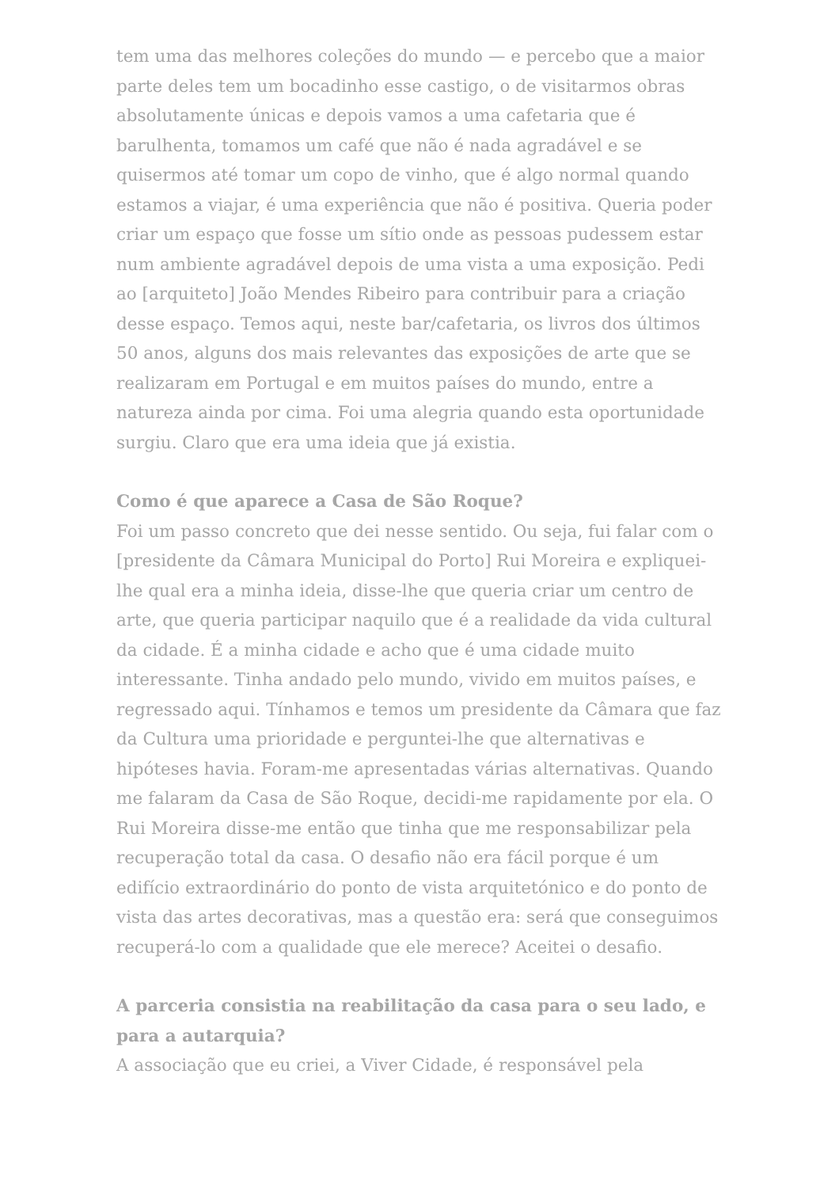tem uma das melhores coleções do mundo — e percebo que a maior parte deles tem um bocadinho esse castigo, o de visitarmos obras absolutamente únicas e depois vamos a uma cafetaria que é barulhenta, tomamos um café que não é nada agradável e se quisermos até tomar um copo de vinho, que é algo normal quando estamos a viajar, é uma experiência que não é positiva. Queria poder criar um espaço que fosse um sítio onde as pessoas pudessem estar num ambiente agradável depois de uma vista a uma exposição. Pedi ao [arquiteto] João Mendes Ribeiro para contribuir para a criação desse espaço. Temos aqui, neste bar/cafetaria, os livros dos últimos 50 anos, alguns dos mais relevantes das exposições de arte que se realizaram em Portugal e em muitos países do mundo, entre a natureza ainda por cima. Foi uma alegria quando esta oportunidade surgiu. Claro que era uma ideia que já existia.
Como é que aparece a Casa de São Roque?
Foi um passo concreto que dei nesse sentido. Ou seja, fui falar com o [presidente da Câmara Municipal do Porto] Rui Moreira e expliquei-lhe qual era a minha ideia, disse-lhe que queria criar um centro de arte, que queria participar naquilo que é a realidade da vida cultural da cidade. É a minha cidade e acho que é uma cidade muito interessante. Tinha andado pelo mundo, vivido em muitos países, e regressado aqui. Tínhamos e temos um presidente da Câmara que faz da Cultura uma prioridade e perguntei-lhe que alternativas e hipóteses havia. Foram-me apresentadas várias alternativas. Quando me falaram da Casa de São Roque, decidi-me rapidamente por ela. O Rui Moreira disse-me então que tinha que me responsabilizar pela recuperação total da casa. O desafio não era fácil porque é um edifício extraordinário do ponto de vista arquitetónico e do ponto de vista das artes decorativas, mas a questão era: será que conseguimos recuperá-lo com a qualidade que ele merece? Aceitei o desafio.
A parceria consistia na reabilitação da casa para o seu lado, e para a autarquia?
A associação que eu criei, a Viver Cidade, é responsável pela